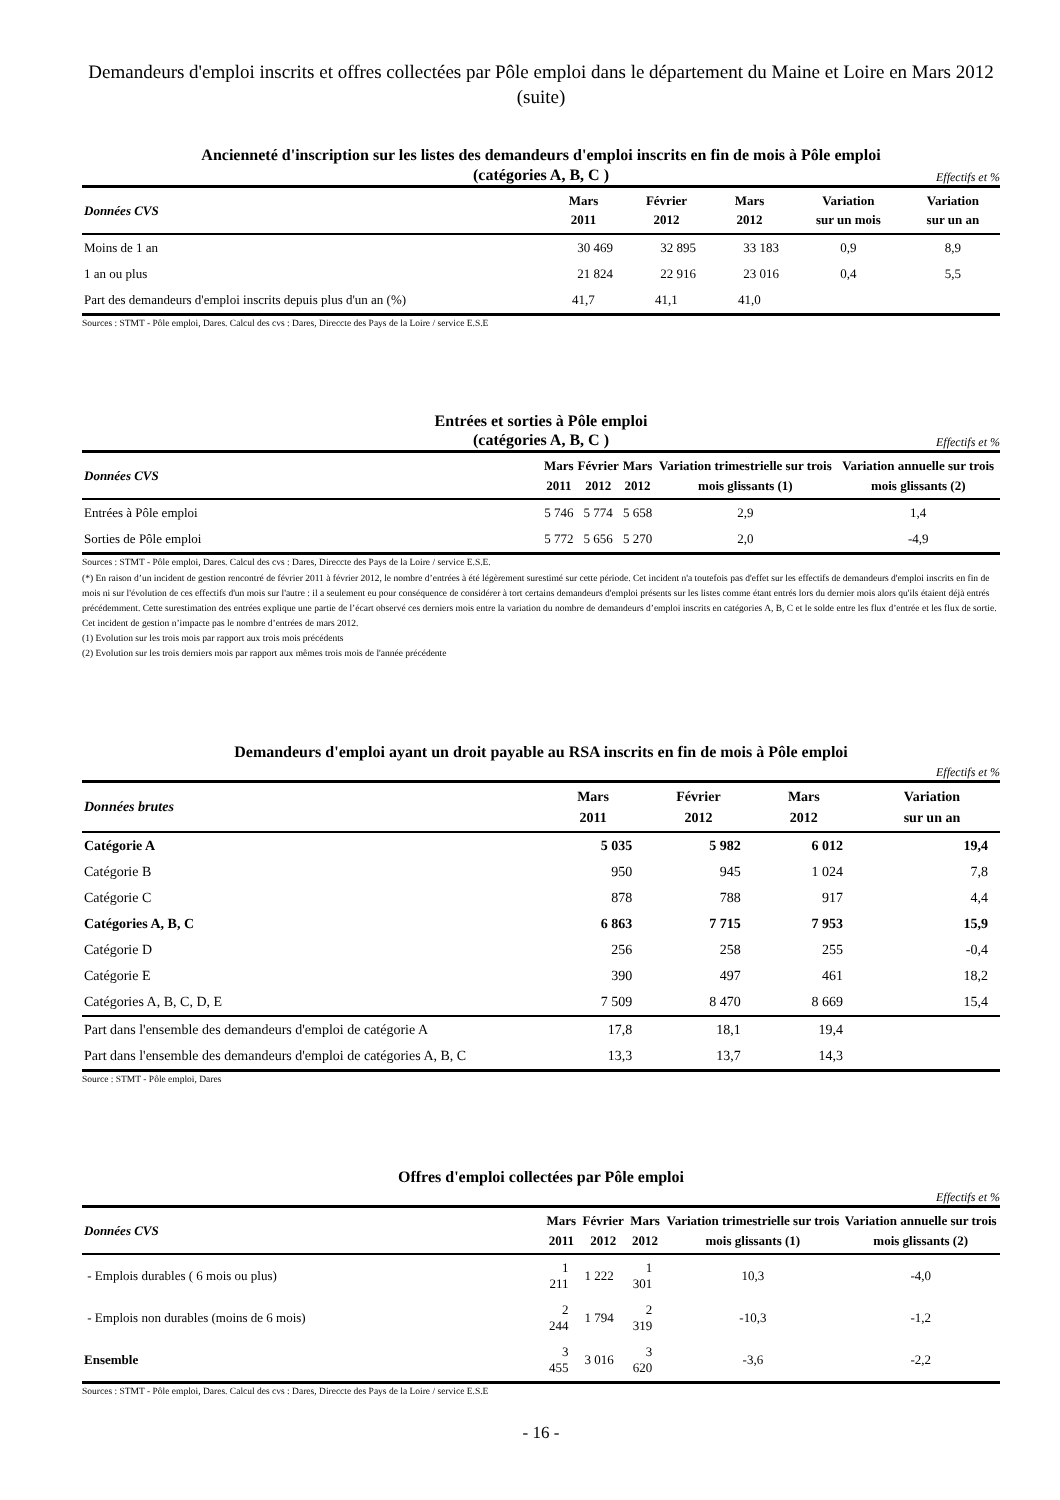Demandeurs d'emploi inscrits et offres collectées par Pôle emploi dans le département du Maine et Loire en Mars 2012 (suite)
Ancienneté d'inscription sur les listes des demandeurs d'emploi inscrits en fin de mois à Pôle emploi
(catégories A, B, C )
Effectifs et %
| Données CVS | Mars 2011 | Février 2012 | Mars 2012 | Variation sur un mois | Variation sur un an |
| --- | --- | --- | --- | --- | --- |
| Moins de 1 an | 30 469 | 32 895 | 33 183 | 0,9 | 8,9 |
| 1 an ou plus | 21 824 | 22 916 | 23 016 | 0,4 | 5,5 |
| Part des demandeurs d'emploi inscrits depuis plus d'un an (%) | 41,7 | 41,1 | 41,0 | | |
Sources : STMT - Pôle emploi, Dares. Calcul des cvs : Dares, Direccte des Pays de la Loire / service E.S.E
Entrées et sorties à Pôle emploi
(catégories A, B, C )
Effectifs et %
| Données CVS | Mars 2011 | Février 2012 | Mars 2012 | Variation trimestrielle sur trois mois glissants (1) | Variation annuelle sur trois mois glissants (2) |
| --- | --- | --- | --- | --- | --- |
| Entrées à Pôle emploi | 5 746 | 5 774 | 5 658 | 2,9 | 1,4 |
| Sorties de Pôle emploi | 5 772 | 5 656 | 5 270 | 2,0 | -4,9 |
Sources : STMT - Pôle emploi, Dares. Calcul des cvs : Dares, Direccte des Pays de la Loire / service E.S.E.
(*) En raison d’un incident de gestion rencontré de février 2011 à février 2012, le nombre d’entrées à été légèrement surestimé sur cette période. Cet incident n'a toutefois pas d'effet sur les effectifs de demandeurs d'emploi inscrits en fin de mois ni sur l'évolution de ces effectifs d'un mois sur l'autre : il a seulement eu pour conséquence de considérer à tort certains demandeurs d'emploi présents sur les listes comme étant entrés lors du dernier mois alors qu'ils étaient déjà entrés précédemment. Cette surestimation des entrées explique une partie de l’écart observé ces derniers mois entre la variation du nombre de demandeurs d’emploi inscrits en catégories A, B, C et le solde entre les flux d’entrée et les flux de sortie. Cet incident de gestion n’impacte pas le nombre d’entrées de mars 2012.
(1) Evolution sur les trois mois par rapport aux trois mois précédents
(2) Evolution sur les trois derniers mois par rapport aux mêmes trois mois de l'année précédente
Demandeurs d'emploi ayant un droit payable au RSA inscrits en fin de mois à Pôle emploi
Effectifs et %
| Données brutes | Mars 2011 | Février 2012 | Mars 2012 | | Variation sur un an |
| --- | --- | --- | --- | --- | --- |
| Catégorie A | 5 035 | 5 982 | 6 012 | | 19,4 |
| Catégorie B | 950 | 945 | 1 024 | | 7,8 |
| Catégorie C | 878 | 788 | 917 | | 4,4 |
| Catégories A, B, C | 6 863 | 7 715 | 7 953 | | 15,9 |
| Catégorie D | 256 | 258 | 255 | | -0,4 |
| Catégorie E | 390 | 497 | 461 | | 18,2 |
| Catégories A, B, C, D, E | 7 509 | 8 470 | 8 669 | | 15,4 |
| Part dans l'ensemble des demandeurs d'emploi de catégorie A | 17,8 | 18,1 | 19,4 | | |
| Part dans l'ensemble des demandeurs d'emploi de catégories A, B, C | 13,3 | 13,7 | 14,3 | | |
Source : STMT - Pôle emploi, Dares
Offres d'emploi collectées par Pôle emploi
Effectifs et %
| Données CVS | Mars 2011 | Février 2012 | Mars 2012 | Variation trimestrielle sur trois mois glissants (1) | Variation annuelle sur trois mois glissants (2) |
| --- | --- | --- | --- | --- | --- |
| - Emplois durables ( 6 mois ou plus) | 1 211 | 1 222 | 1 301 | 10,3 | -4,0 |
| - Emplois non durables (moins de 6 mois) | 2 244 | 1 794 | 2 319 | -10,3 | -1,2 |
| Ensemble | 3 455 | 3 016 | 3 620 | -3,6 | -2,2 |
Sources : STMT - Pôle emploi, Dares. Calcul des cvs : Dares, Direccte des Pays de la Loire / service E.S.E
- 16 -